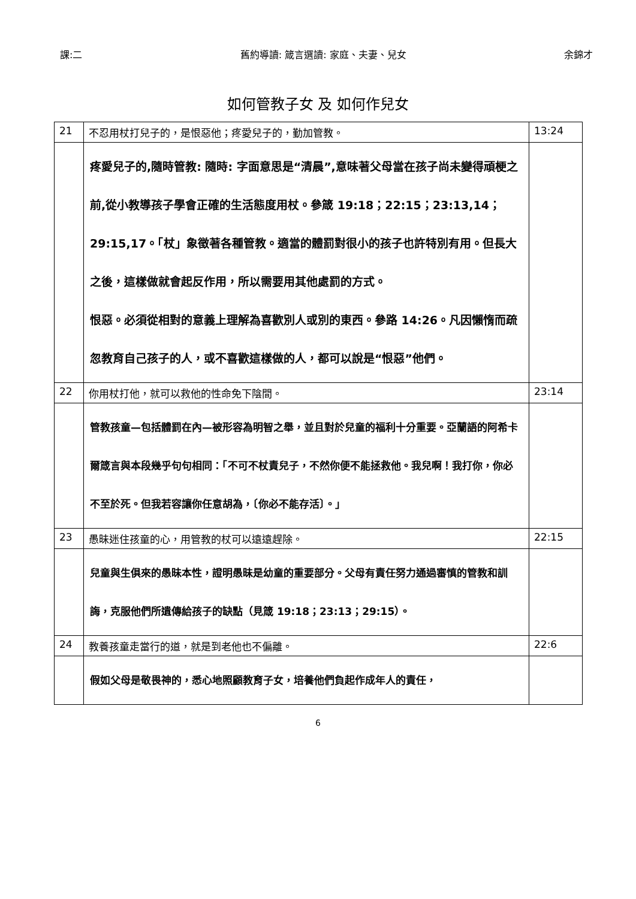課:二 舊約導讀: 箴言選讀: 家庭、夫妻、兒女 余錦才
如何管教子女 及 如何作兒女
| 21 | 不忍用杖打兒子的，是恨惡他；疼愛兒子的，勤加管教。 | 13:24 |
| | 疼愛兒子的,隨時管教: 隨時: 字面意思是“清晨”,意味著父母當在孩子尚未變得頑梗之前,從小教導孩子學會正確的生活態度用杖。參箴 19:18；22:15；23:13,14；29:15,17。「杖」象徵著各種管教。適當的體罰對很小的孩子也許特別有用。但長大之後，這樣做就會起反作用，所以需要用其他處罰的方式。 恨惡。必須從相對的意義上理解為喜歡別人或別的東西。參路 14:26。凡因懶惰而疏忽教育自己孩子的人，或不喜歡這樣做的人，都可以說是“恨惡”他們。 | |
| 22 | 你用杖打他，就可以救他的性命免下陰間。 | 23:14 |
| | 管教孩童—包括體罰在內—被形容為明智之舉，並且對於兒童的福利十分重要。亞蘭語的阿希卡爾箴言與本段幾乎句句相同：「不可不杖責兒子，不然你便不能拯救他。我兒啊！我打你，你必不至於死。但我若容讓你任意胡為，〔你必不能存活〕。」 | |
| 23 | 愚昧迷住孩童的心，用管教的杖可以遠遠趕除。 | 22:15 |
| | 兒童與生俱來的愚昧本性，證明愚昧是幼童的重要部分。父母有責任努力通過審慎的管教和訓誨，克服他們所遺傳給孩子的缺點（見箴 19:18；23:13；29:15）。 | |
| 24 | 教養孩童走當行的道，就是到老他也不偏離。 | 22:6 |
| | 假如父母是敬畏神的，悉心地照顧教育子女，培養他們負起作成年人的責任， | |
6